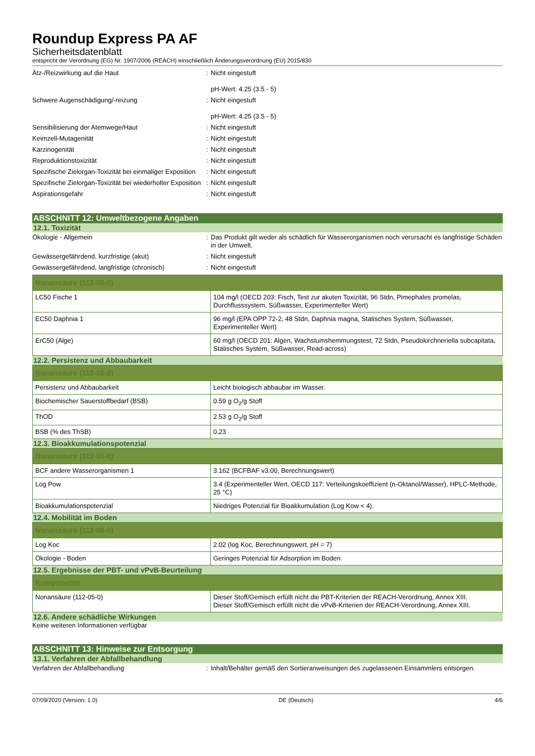Roundup Express PA AF
Sicherheitsdatenblatt
entspricht der Verordnung (EG) Nr. 1907/2006 (REACH) einschließlich Änderungsverordnung (EU) 2015/830
Ätz-/Reizwirkung auf die Haut : Nicht eingestuft
pH-Wert: 4.25 (3.5 - 5)
Schwere Augenschädigung/-reizung : Nicht eingestuft
pH-Wert: 4.25 (3.5 - 5)
Sensibilisierung der Atemwege/Haut : Nicht eingestuft
Keimzell-Mutagenität : Nicht eingestuft
Karzinogenität : Nicht eingestuft
Reproduktionstoxizität : Nicht eingestuft
Spezifische Zielorgan-Toxizität bei einmaliger Exposition
: Nicht eingestuft
Spezifische Zielorgan-Toxizität bei wiederholter Exposition
: Nicht eingestuft
Aspirationsgefahr : Nicht eingestuft
ABSCHNITT 12: Umweltbezogene Angaben
12.1. Toxizität
Ökologie - Allgemein : Das Produkt gilt weder als schädlich für Wasserorganismen noch verursacht es langfristige Schäden in der Umwelt.
Gewässergefährdend, kurzfristige (akut) : Nicht eingestuft
Gewässergefährdend, langfristige (chronisch) : Nicht eingestuft
| Nonansäure (112-05-0) | |
| --- | --- |
| LC50 Fische 1 | 104 mg/l (OECD 203: Fisch, Test zur akuten Toxizität, 96 Stdn, Pimephales promelas, Durchflusssystem, Süßwasser, Experimenteller Wert) |
| EC50 Daphnia 1 | 96 mg/l (EPA OPP 72-2, 48 Stdn, Daphnia magna, Statisches System, Süßwasser, Experimenteller Wert) |
| ErC50 (Alge) | 60 mg/l (OECD 201: Algen, Wachstumshemmungstest, 72 Stdn, Pseudokirchneriella subcapitata, Statisches System, Süßwasser, Read-across) |
12.2. Persistenz und Abbaubarkeit
| Nonansäure (112-05-0) | |
| --- | --- |
| Persistenz und Abbaubarkeit | Leicht biologisch abbaubar im Wasser. |
| Biochemischer Sauerstoffbedarf (BSB) | 0.59 g O<sub>2</sub>/g Stoff |
| ThOD | 2.53 g O<sub>2</sub>/g Stoff |
| BSB (% des ThSB) | 0.23 |
12.3. Bioakkumulationspotenzial
| Nonansäure (112-05-0) | |
| --- | --- |
| BCF andere Wasserorganismen 1 | 3.162 (BCFBAF v3.00, Berechnungswert) |
| Log Pow | 3.4 (Experimenteller Wert, OECD 117: Verteilungskoeffizient (n-Oktanol/Wasser), HPLC-Methode, 25 °C) |
| Bioakkumulationspotenzial | Niedriges Potenzial für Bioakkumulation (Log Kow < 4). |
12.4. Mobilität im Boden
| Nonansäure (112-05-0) | |
| --- | --- |
| Log Koc | 2.02 (log Koc, Berechnungswert, pH = 7) |
| Ökologie - Boden | Geringes Potenzial für Adsorption im Boden. |
12.5. Ergebnisse der PBT- und vPvB-Beurteilung
| Komponente | |
| --- | --- |
| Nonansäure (112-05-0) | Dieser Stoff/Gemisch erfüllt nicht die PBT-Kriterien der REACH-Verordnung, Annex XIII. Dieser Stoff/Gemisch erfüllt nicht die vPvB-Kriterien der REACH-Verordnung, Annex XIII. |
12.6. Andere schädliche Wirkungen
Keine weiteren Informationen verfügbar
ABSCHNITT 13: Hinweise zur Entsorgung
13.1. Verfahren der Abfallbehandlung
Verfahren der Abfallbehandlung : Inhalt/Behälter gemäß den Sortieranweisungen des zugelassenen Einsammlers entsorgen.
07/09/2020 (Version: 1.0) DE (Deutsch) 4/6